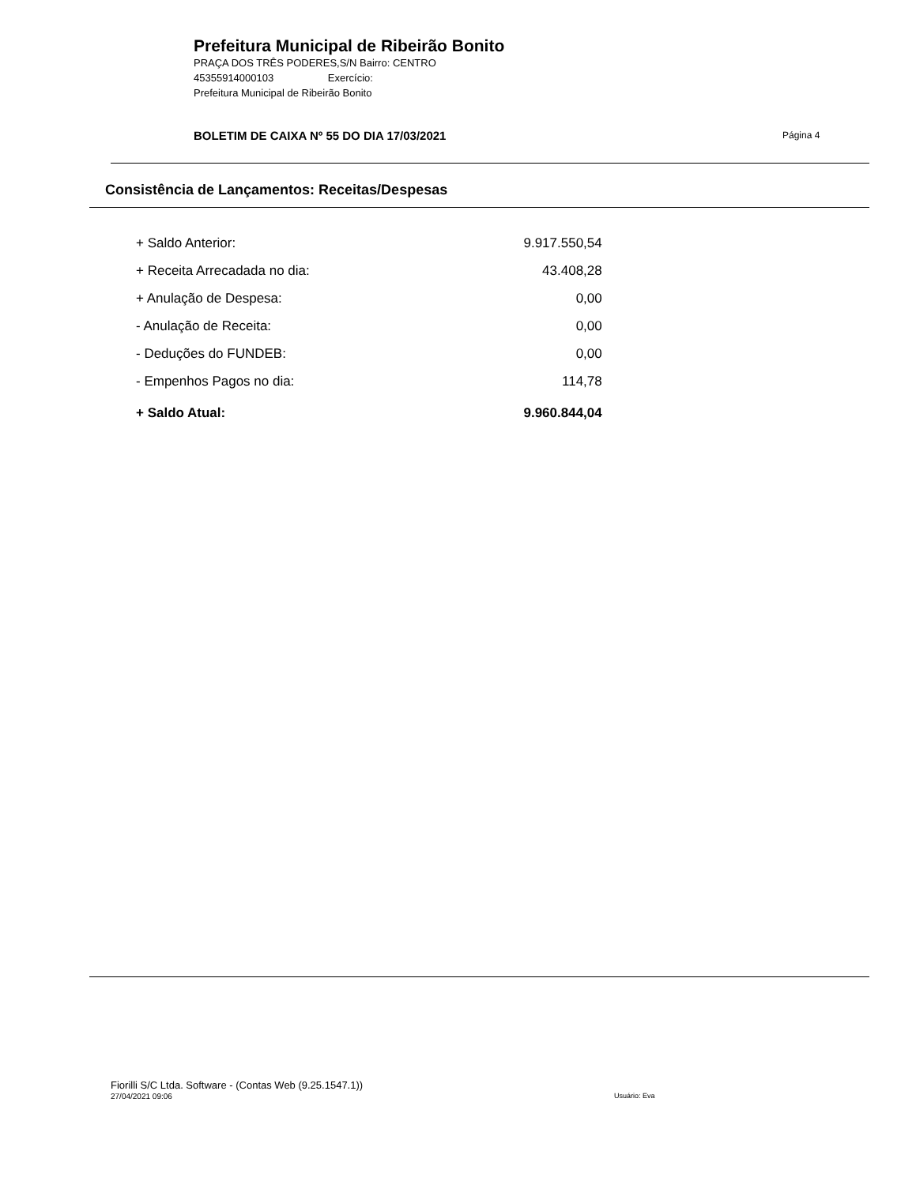Prefeitura Municipal de Ribeirão Bonito
PRAÇA DOS TRÊS PODERES,S/N Bairro: CENTRO
45355914000103 Exercício:
Prefeitura Municipal de Ribeirão Bonito
BOLETIM DE CAIXA Nº 55 DO DIA 17/03/2021
Página 4
Consistência de Lançamentos: Receitas/Despesas
| + Saldo Anterior: | 9.917.550,54 |
| + Receita Arrecadada no dia: | 43.408,28 |
| + Anulação de Despesa: | 0,00 |
| - Anulação de Receita: | 0,00 |
| - Deduções do FUNDEB: | 0,00 |
| - Empenhos Pagos no dia: | 114,78 |
| + Saldo Atual: | 9.960.844,04 |
Fiorilli S/C Ltda. Software - (Contas Web (9.25.1547.1))
27/04/2021 09:06 Usuário: Eva